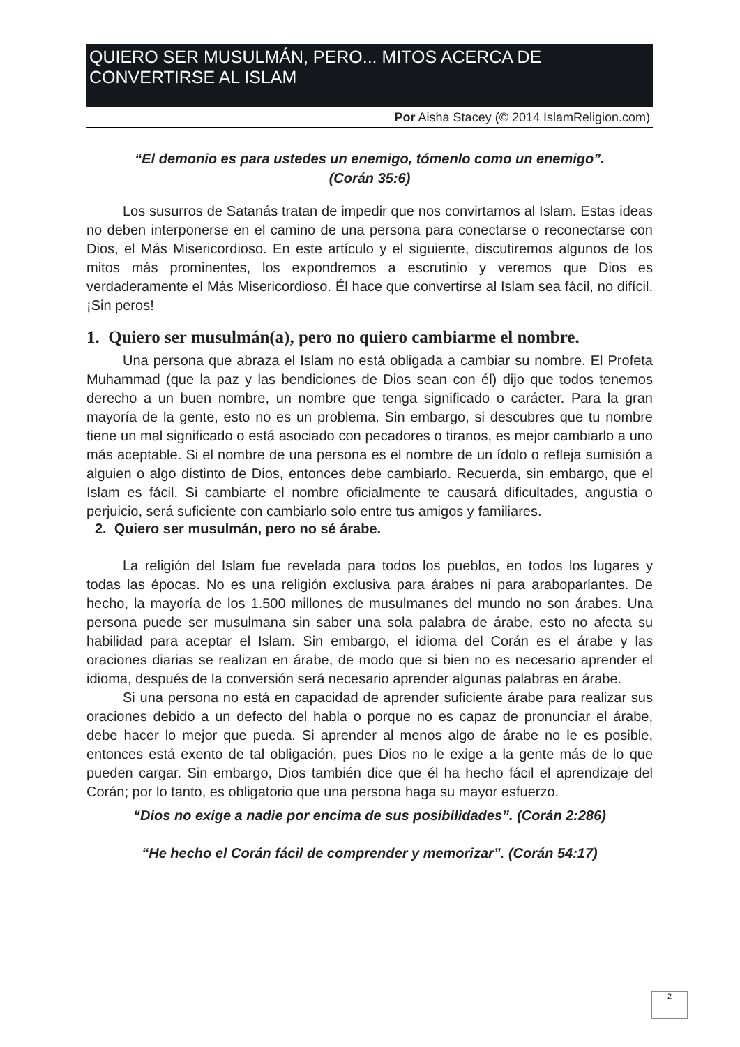QUIERO SER MUSULMÁN, PERO... MITOS ACERCA DE CONVERTIRSE AL ISLAM
Por Aisha Stacey (© 2014 IslamReligion.com)
“El demonio es para ustedes un enemigo, tómenlo como un enemigo”.
(Corán 35:6)
Los susurros de Satanás tratan de impedir que nos convirtamos al Islam. Estas ideas no deben interponerse en el camino de una persona para conectarse o reconectarse con Dios, el Más Misericordioso. En este artículo y el siguiente, discutiremos algunos de los mitos más prominentes, los expondremos a escrutinio y veremos que Dios es verdaderamente el Más Misericordioso. Él hace que convertirse al Islam sea fácil, no difícil. ¡Sin peros!
1. Quiero ser musulmán(a), pero no quiero cambiarme el nombre.
Una persona que abraza el Islam no está obligada a cambiar su nombre. El Profeta Muhammad (que la paz y las bendiciones de Dios sean con él) dijo que todos tenemos derecho a un buen nombre, un nombre que tenga significado o carácter. Para la gran mayoría de la gente, esto no es un problema. Sin embargo, si descubres que tu nombre tiene un mal significado o está asociado con pecadores o tiranos, es mejor cambiarlo a uno más aceptable. Si el nombre de una persona es el nombre de un ídolo o refleja sumisión a alguien o algo distinto de Dios, entonces debe cambiarlo. Recuerda, sin embargo, que el Islam es fácil. Si cambiarte el nombre oficialmente te causará dificultades, angustia o perjuicio, será suficiente con cambiarlo solo entre tus amigos y familiares.
2. Quiero ser musulmán, pero no sé árabe.
La religión del Islam fue revelada para todos los pueblos, en todos los lugares y todas las épocas. No es una religión exclusiva para árabes ni para araboparlantes. De hecho, la mayoría de los 1.500 millones de musulmanes del mundo no son árabes. Una persona puede ser musulmana sin saber una sola palabra de árabe, esto no afecta su habilidad para aceptar el Islam. Sin embargo, el idioma del Corán es el árabe y las oraciones diarias se realizan en árabe, de modo que si bien no es necesario aprender el idioma, después de la conversión será necesario aprender algunas palabras en árabe.
Si una persona no está en capacidad de aprender suficiente árabe para realizar sus oraciones debido a un defecto del habla o porque no es capaz de pronunciar el árabe, debe hacer lo mejor que pueda. Si aprender al menos algo de árabe no le es posible, entonces está exento de tal obligación, pues Dios no le exige a la gente más de lo que pueden cargar. Sin embargo, Dios también dice que él ha hecho fácil el aprendizaje del Corán; por lo tanto, es obligatorio que una persona haga su mayor esfuerzo.
“Dios no exige a nadie por encima de sus posibilidades”. (Corán 2:286)
“He hecho el Corán fácil de comprender y memorizar”. (Corán 54:17)
2